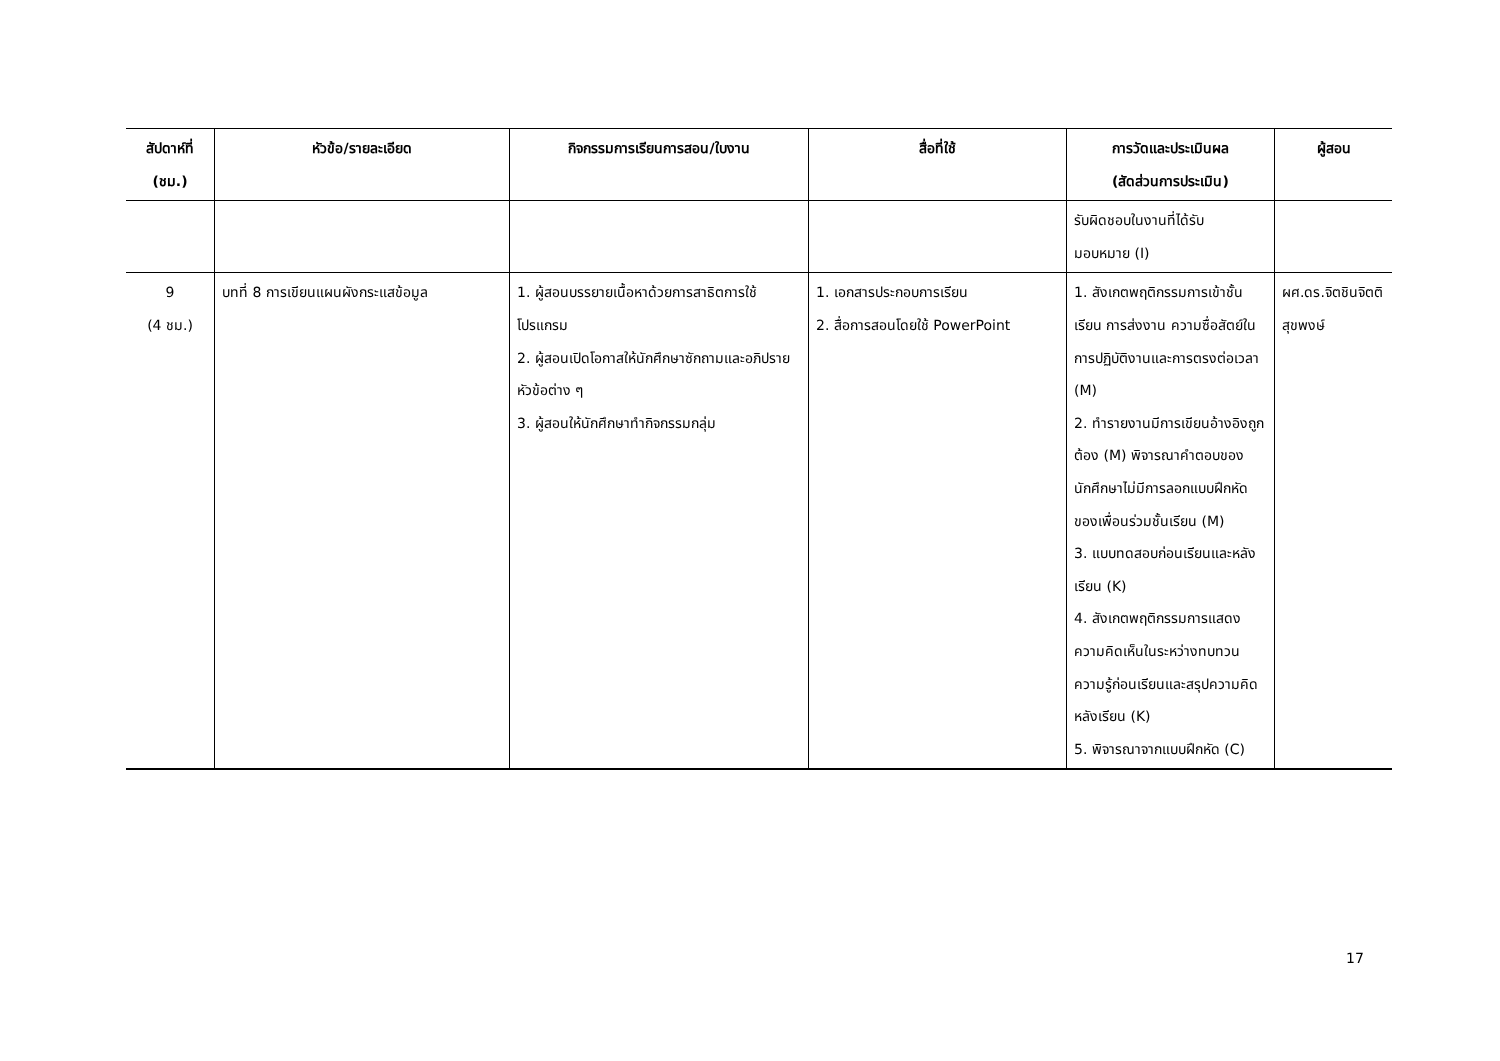| สัปดาห์ที่ (ชม.) | หัวข้อ/รายละเอียด | กิจกรรมการเรียนการสอน/ใบงาน | สื่อที่ใช้ | การวัดและประเมินผล (สัดส่วนการประเมิน) | ผู้สอน |
| --- | --- | --- | --- | --- | --- |
| | | | | รับผิดชอบในงานที่ได้รับ มอบหมาย (I) | |
| 9 (4 ชม.) | บทที่ 8 การเขียนแผนผังกระแสข้อมูล | 1. ผู้สอนบรรยายเนื้อหาด้วยการสาธิตการใช้โปรแกรม 2. ผู้สอนเปิดโอกาสให้นักศึกษาซักถามและอภิปรายหัวข้อต่าง ๆ 3. ผู้สอนให้นักศึกษาทำกิจกรรมกลุ่ม | 1. เอกสารประกอบการเรียน 2. สื่อการสอนโดยใช้ PowerPoint | 1. สังเกตพฤติกรรมการเข้าชั้นเรียน การส่งงาน ความซื่อสัตย์ในการปฏิบัติงานและการตรงต่อเวลา (M) 2. ทำรายงานมีการเขียนอ้างอิงถูกต้อง (M) พิจารณาคำตอบของนักศึกษาไม่มีการลอกแบบฝึกหัดของเพื่อนร่วมชั้นเรียน (M) 3. แบบทดสอบก่อนเรียนและหลังเรียน (K) 4. สังเกตพฤติกรรมการแสดงความคิดเห็นในระหว่างทบทวนความรู้ก่อนเรียนและสรุปความคิดหลังเรียน (K) 5. พิจารณาจากแบบฝึกหัด (C) | ผศ.ดร.จิตชินจิตติสุขพงษ์ |
17